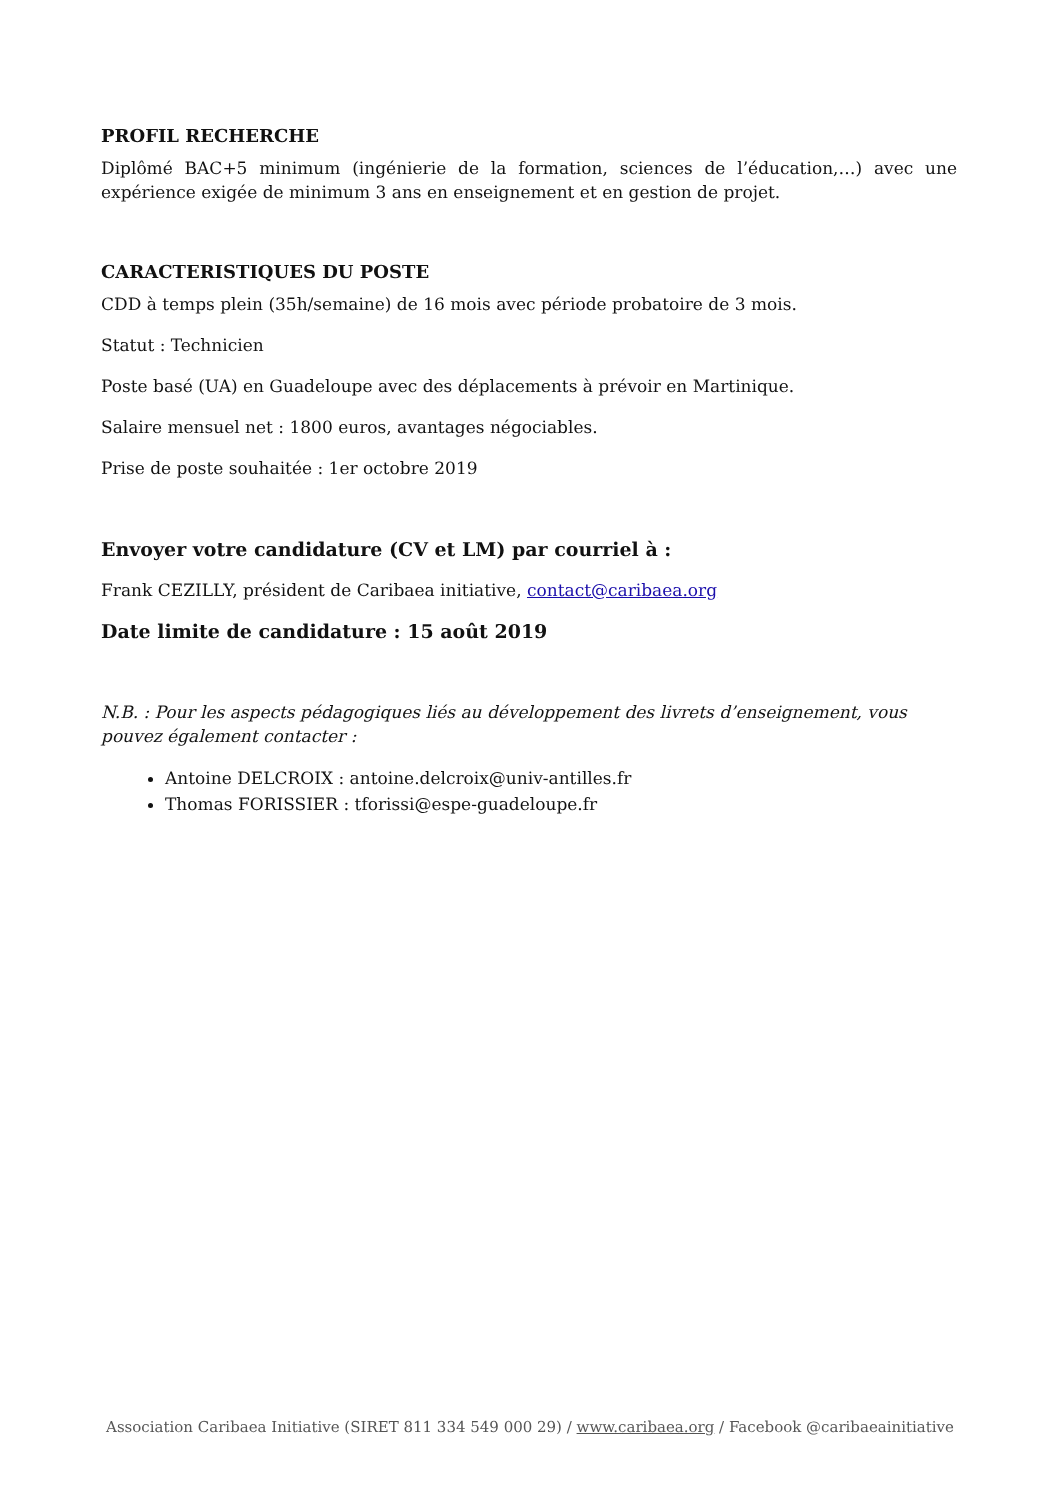PROFIL RECHERCHE
Diplômé BAC+5 minimum (ingénierie de la formation, sciences de l’éducation,…) avec une expérience exigée de minimum 3 ans en enseignement et en gestion de projet.
CARACTERISTIQUES DU POSTE
CDD à temps plein (35h/semaine) de 16 mois avec période probatoire de 3 mois.
Statut : Technicien
Poste basé (UA) en Guadeloupe avec des déplacements à prévoir en Martinique.
Salaire mensuel net : 1800 euros, avantages négociables.
Prise de poste souhaitée : 1er octobre 2019
Envoyer votre candidature (CV et LM) par courriel à :
Frank CEZILLY, président de Caribaea initiative, contact@caribaea.org
Date limite de candidature : 15 août 2019
N.B. : Pour les aspects pédagogiques liés au développement des livrets d’enseignement, vous pouvez également contacter :
Antoine DELCROIX : antoine.delcroix@univ-antilles.fr
Thomas FORISSIER : tforissi@espe-guadeloupe.fr
Association Caribaea Initiative (SIRET 811 334 549 000 29) / www.caribaea.org / Facebook @caribaeainitiative